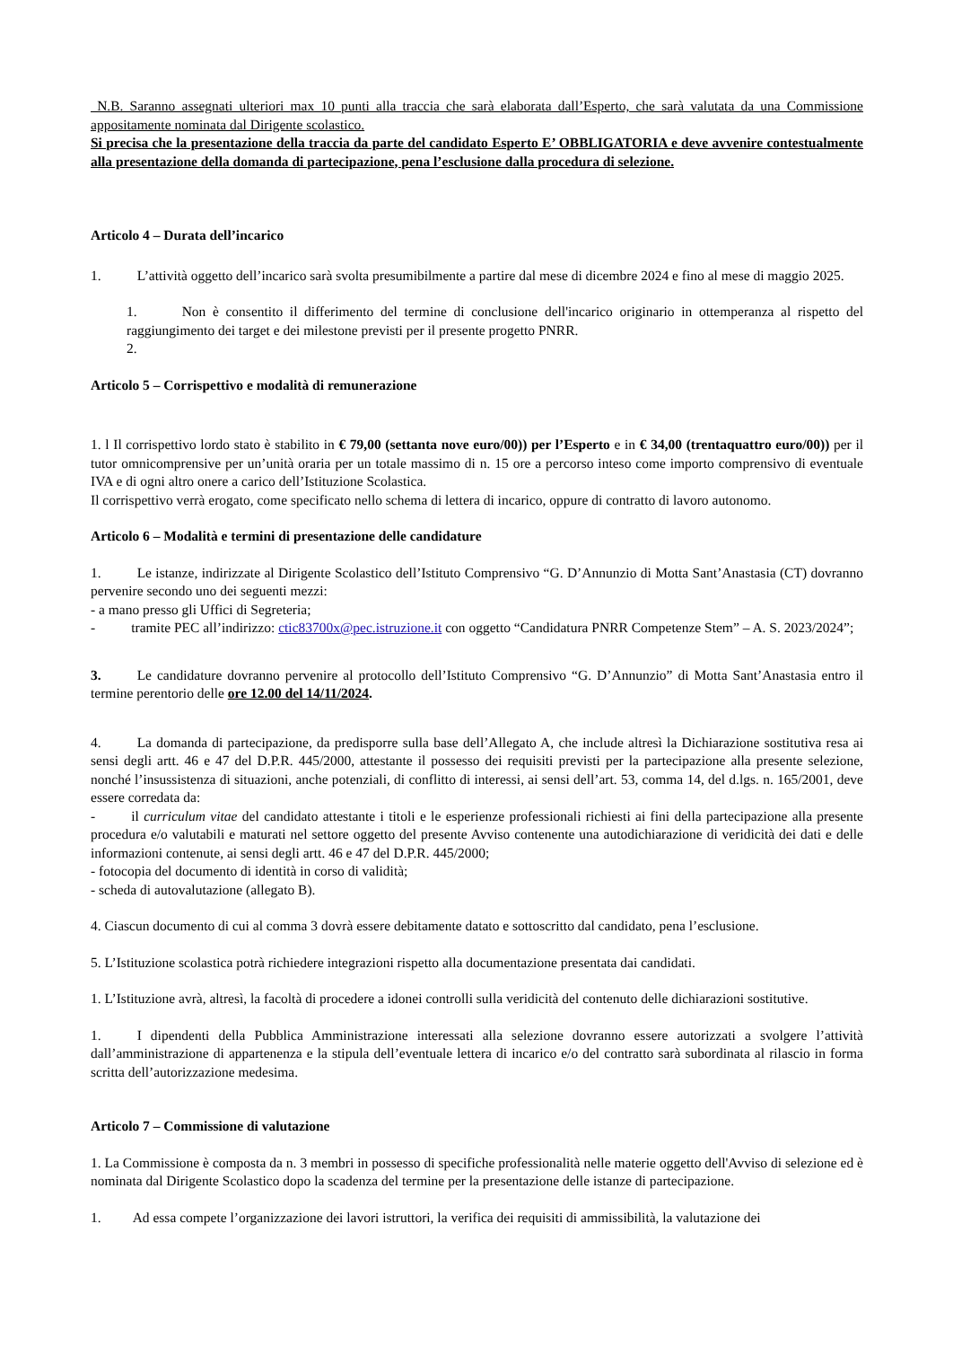N.B. Saranno assegnati ulteriori max 10 punti alla traccia che sarà elaborata dall’Esperto, che sarà valutata da una Commissione appositamente nominata dal Dirigente scolastico.
Si precisa che la presentazione della traccia da parte del candidato Esperto E’ OBBLIGATORIA e deve avvenire contestualmente alla presentazione della domanda di partecipazione, pena l’esclusione dalla procedura di selezione.
Articolo 4 – Durata dell’incarico
1. L’attività oggetto dell’incarico sarà svolta presumibilmente a partire dal mese di dicembre 2024 e fino al mese di maggio 2025.
1. Non è consentito il differimento del termine di conclusione dell'incarico originario in ottemperanza al rispetto del raggiungimento dei target e dei milestone previsti per il presente progetto PNRR.
2.
Articolo 5 – Corrispettivo e modalità di remunerazione
1. l Il corrispettivo lordo stato è stabilito in € 79,00 (settanta nove euro/00)) per l’Esperto e in € 34,00 (trentaquattro euro/00)) per il tutor omnicomprensive per un’unità oraria per un totale massimo di n. 15 ore a percorso inteso come importo comprensivo di eventuale IVA e di ogni altro onere a carico dell’Istituzione Scolastica.
Il corrispettivo verrà erogato, come specificato nello schema di lettera di incarico, oppure di contratto di lavoro autonomo.
Articolo 6 – Modalità e termini di presentazione delle candidature
1. Le istanze, indirizzate al Dirigente Scolastico dell’Istituto Comprensivo “G. D’Annunzio di Motta Sant’Anastasia (CT) dovranno pervenire secondo uno dei seguenti mezzi:
- a mano presso gli Uffici di Segreteria;
- tramite PEC all’indirizzo: ctic83700x@pec.istruzione.it con oggetto “Candidatura PNRR Competenze Stem” – A. S. 2023/2024”;
3. Le candidature dovranno pervenire al protocollo dell’Istituto Comprensivo “G. D’Annunzio” di Motta Sant’Anastasia entro il termine perentorio delle ore 12.00 del 14/11/2024.
4. La domanda di partecipazione, da predisporre sulla base dell’Allegato A, che include altresì la Dichiarazione sostitutiva resa ai sensi degli artt. 46 e 47 del D.P.R. 445/2000, attestante il possesso dei requisiti previsti per la partecipazione alla presente selezione, nonché l’insussistenza di situazioni, anche potenziali, di conflitto di interessi, ai sensi dell’art. 53, comma 14, del d.lgs. n. 165/2001, deve essere corredata da:
- il curriculum vitae del candidato attestante i titoli e le esperienze professionali richiesti ai fini della partecipazione alla presente procedura e/o valutabili e maturati nel settore oggetto del presente Avviso contenente una autodichiarazione di veridicità dei dati e delle informazioni contenute, ai sensi degli artt. 46 e 47 del D.P.R. 445/2000;
- fotocopia del documento di identità in corso di validità;
- scheda di autovalutazione (allegato B).
4. Ciascun documento di cui al comma 3 dovrà essere debitamente datato e sottoscritto dal candidato, pena l’esclusione.
5. L’Istituzione scolastica potrà richiedere integrazioni rispetto alla documentazione presentata dai candidati.
1. L’Istituzione avrà, altresì, la facoltà di procedere a idonei controlli sulla veridicità del contenuto delle dichiarazioni sostitutive.
1. I dipendenti della Pubblica Amministrazione interessati alla selezione dovranno essere autorizzati a svolgere l’attività dall’amministrazione di appartenenza e la stipula dell’eventuale lettera di incarico e/o del contratto sarà subordinata al rilascio in forma scritta dell’autorizzazione medesima.
Articolo 7 – Commissione di valutazione
1. La Commissione è composta da n. 3 membri in possesso di specifiche professionalità nelle materie oggetto dell'Avviso di selezione ed è nominata dal Dirigente Scolastico dopo la scadenza del termine per la presentazione delle istanze di partecipazione.
1. Ad essa compete l’organizzazione dei lavori istruttori, la verifica dei requisiti di ammissibilità, la valutazione dei